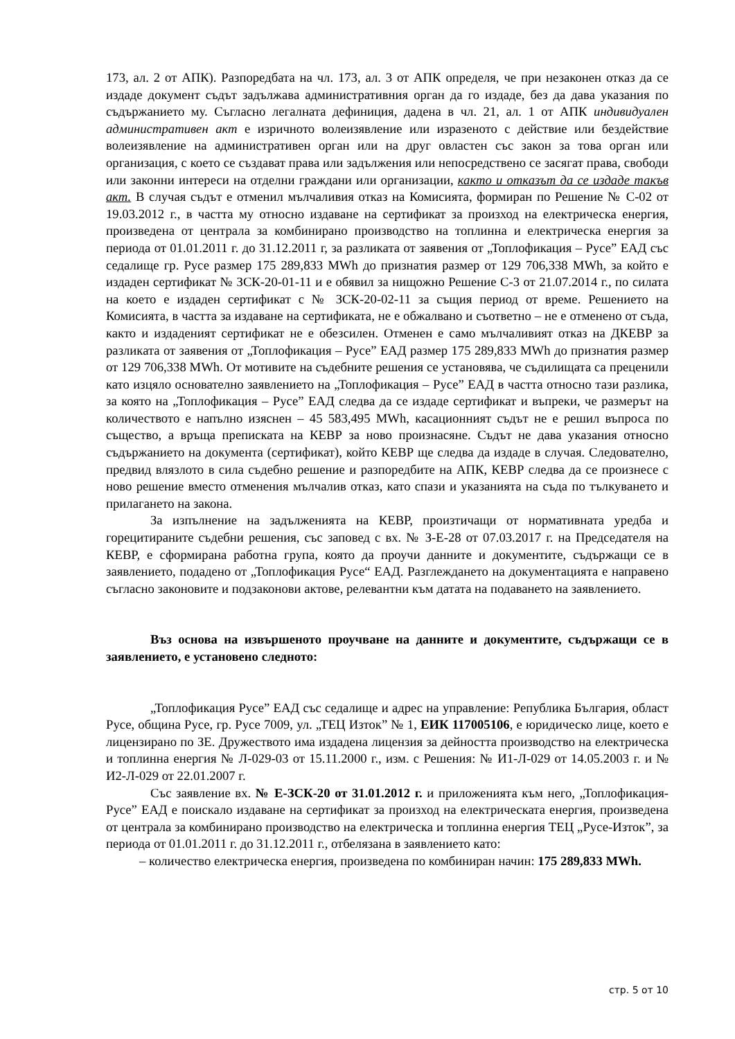173, ал. 2 от АПК). Разпоредбата на чл. 173, ал. 3 от АПК определя, че при незаконен отказ да се издаде документ съдът задължава административния орган да го издаде, без да дава указания по съдържанието му. Съгласно легалната дефиниция, дадена в чл. 21, ал. 1 от АПК индивидуален административен акт е изричното волеизявление или изразеното с действие или бездействие волеизявление на административен орган или на друг овластен със закон за това орган или организация, с което се създават права или задължения или непосредствено се засягат права, свободи или законни интереси на отделни граждани или организации, както и отказът да се издаде такъв акт. В случая съдът е отменил мълчаливия отказ на Комисията, формиран по Решение № С-02 от 19.03.2012 г., в частта му относно издаване на сертификат за произход на електрическа енергия, произведена от централа за комбинирано производство на топлинна и електрическа енергия за периода от 01.01.2011 г. до 31.12.2011 г, за разликата от заявения от „Топлофикация – Русе” ЕАД със седалище гр. Русе размер 175 289,833 MWh до признатия размер от 129 706,338 MWh, за който е издаден сертификат № ЗСК-20-01-11 и е обявил за нищожно Решение С-3 от 21.07.2014 г., по силата на което е издаден сертификат с № ЗСК-20-02-11 за същия период от време. Решението на Комисията, в частта за издаване на сертификата, не е обжалвано и съответно – не е отменено от съда, както и издаденият сертификат не е обезсилен. Отменен е само мълчаливият отказ на ДКЕВР за разликата от заявения от „Топлофикация – Русе” ЕАД размер 175 289,833 MWh до признатия размер от 129 706,338 MWh. От мотивите на съдебните решения се установява, че съдилищата са преценили като изцяло основателно заявлението на „Топлофикация – Русе” ЕАД в частта относно тази разлика, за която на „Топлофикация – Русе” ЕАД следва да се издаде сертификат и въпреки, че размерът на количеството е напълно изяснен – 45 583,495 MWh, касационният съдът не е решил въпроса по същество, а връща преписката на КЕВР за ново произнасяне. Съдът не дава указания относно съдържанието на документа (сертификат), който КЕВР ще следва да издаде в случая. Следователно, предвид влязлото в сила съдебно решение и разпоредбите на АПК, КЕВР следва да се произнесе с ново решение вместо отменения мълчалив отказ, като спази и указанията на съда по тълкуването и прилагането на закона.
За изпълнение на задълженията на КЕВР, произтичащи от нормативната уредба и горецитираните съдебни решения, със заповед с вх. № З-Е-28 от 07.03.2017 г. на Председателя на КЕВР, е сформирана работна група, която да проучи данните и документите, съдържащи се в заявлението, подадено от „Топлофикация Русе“ ЕАД. Разглеждането на документацията е направено съгласно законовите и подзаконови актове, релевантни към датата на подаването на заявлението.
Въз основа на извършеното проучване на данните и документите, съдържащи се в заявлението, е установено следното:
„Топлофикация Русе” ЕАД със седалище и адрес на управление: Република България, област Русе, община Русе, гр. Русе 7009, ул. „ТЕЦ Изток” № 1, ЕИК 117005106, е юридическо лице, което е лицензирано по ЗЕ. Дружеството има издадена лицензия за дейността производство на електрическа и топлинна енергия № Л-029-03 от 15.11.2000 г., изм. с Решения: № И1-Л-029 от 14.05.2003 г. и № И2-Л-029 от 22.01.2007 г.
Със заявление вх. № Е-ЗСК-20 от 31.01.2012 г. и приложенията към него, „Топлофикация-Русе” ЕАД е поискало издаване на сертификат за произход на електрическата енергия, произведена от централа за комбинирано производство на електрическа и топлинна енергия ТЕЦ „Русе-Изток”, за периода от 01.01.2011 г. до 31.12.2011 г., отбелязана в заявлението като:
– количество електрическа енергия, произведена по комбиниран начин: 175 289,833 MWh.
стр. 5 от 10